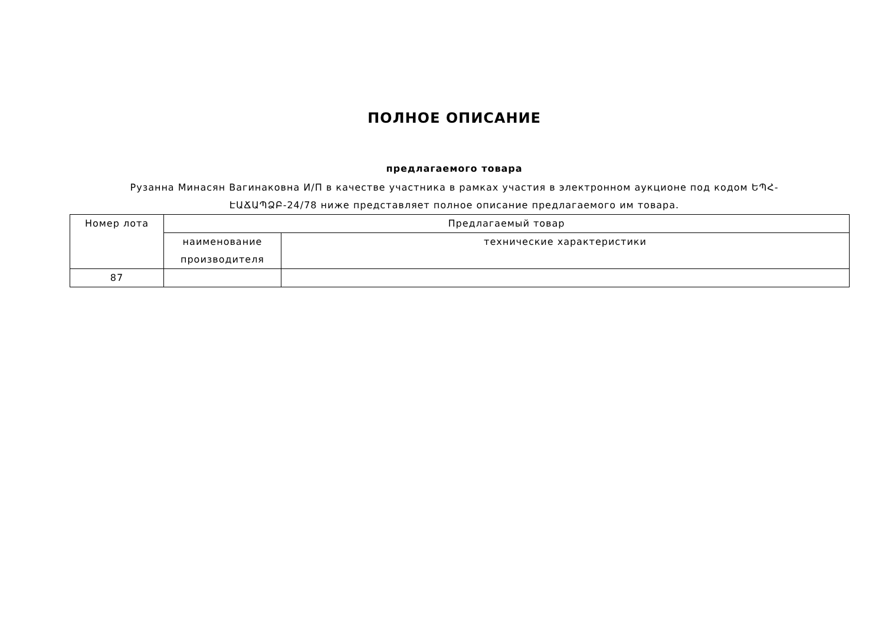ПОЛНОЕ ОПИСАНИЕ
предлагаемого товара
Рузанна Минасян Вагинаковна И/П в качестве участника в рамках участия в электронном аукционе под кодом ԵՊՀ-ԷԱՃԱՊՁԲ-24/78 ниже представляет полное описание предлагаемого им товара.
| Номер лота | Предлагаемый товар | |
| --- | --- | --- |
| | наименование производителя | технические характеристики |
| 87 | | |